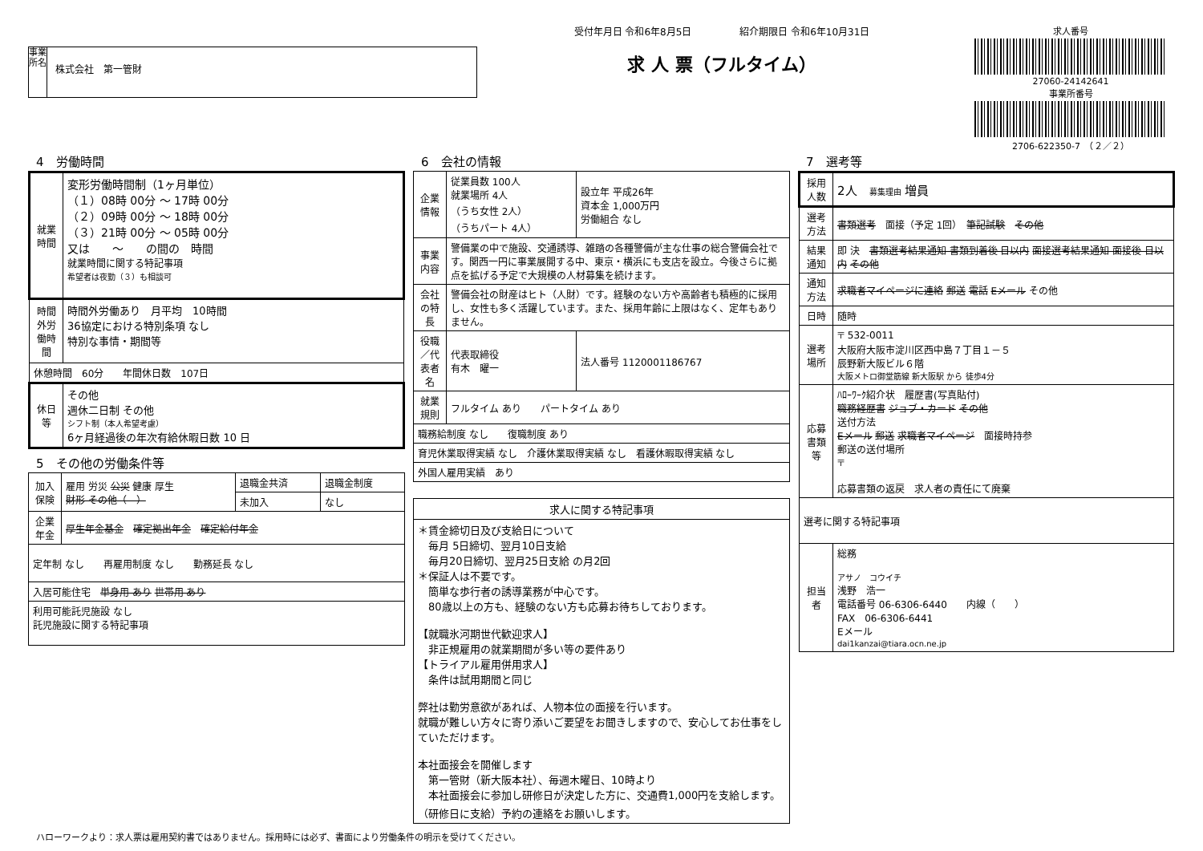事業所名
株式会社　第一管財
受付年月日 令和6年8月5日　　　　　紹介期限日 令和6年10月31日
求 人 票（フルタイム）
求人番号
27060-24142641
事業所番号
2706-622350-7　（２／２）
4　労働時間
| 就業時間 | 変形労働時間制（1ヶ月単位） （１）08時 00分 ～ 17時 00分 （２）09時 00分 ～ 18時 00分 （３）21時 00分 ～ 05時 00分 又は ～ の間の 時間 就業時間に関する特記事項 希望者は夜勤（３）も相談可 |
| 時間外労働時間 | 時間外労働あり 月平均 10時間 36協定における特別条項 なし 特別な事情・期間等 |
| 休憩時間 60分 年間休日数 107日 | |
| 休日等 | その他 週休二日制 その他 シフト制（本人希望考慮） 6ヶ月経過後の年次有給休暇日数 10 日 |
5　その他の労働条件等
| 加入保険 | 雇用 労災 公災 健康 厚生 財形 その他（ ） | 退職金共済 | 退職金制度 |
| | | 未加入 | なし |
| 企業年金 | 厚生年金基金 確定拠出年金 確定給付年金 | | |
| 定年制 なし 再雇用制度 なし 勤務延長 なし | | | |
| 入居可能住宅 単身用 あり 世帯用 あり | | | |
| 利用可能託児施設 なし 託児施設に関する特記事項 | | | |
6　会社の情報
| 企業情報 | 従業員数 100人 就業場所 4人 （うち女性 2人） （うちパート 4人） | 設立年 平成26年 資本金 1,000万円 労働組合 なし |
| 事業内容 | 警備業の中で施設、交通誘導、雑踏の各種警備が主な仕事の総合警備会社です。関西一円に事業展開する中、東京・横浜にも支店を設立。今後さらに拠点を拡げる予定で大規模の人材募集を続けます。 | |
| 会社の特長 | 警備会社の財産はヒト（人財）です。経験のない方や高齢者も積極的に採用し、女性も多く活躍しています。また、採用年齢に上限はなく、定年もありません。 | |
| 役職／代表者名 | 代表取締役 有木 曜一 | 法人番号 1120001186767 |
| 就業規則 | フルタイム あり パートタイム あり | |
| 職務給制度 なし 復職制度 あり | | |
| 育児休業取得実績 なし 介護休業取得実績 なし 看護休暇取得実績 なし | | |
| 外国人雇用実績 あり | | |
| 求人に関する特記事項 |
| ＊賃金締切日及び支給日について 毎月 5日締切、翌月10日支給 毎月20日締切、翌月25日支給 の月2回 ＊保証人は不要です。 簡単な歩行者の誘導業務が中心です。 80歳以上の方も、経験のない方も応募お待ちしております。 【就職氷河期世代歓迎求人】 非正規雇用の就業期間が多い等の要件あり 【トライアル雇用併用求人】 条件は試用期間と同じ 弊社は勤労意欲があれば、人物本位の面接を行います。 就職が難しい方々に寄り添いご要望をお聞きしますので、安心してお仕事をしていただけます。 本社面接会を開催します 第一管財（新大阪本社）、毎週木曜日、10時より 本社面接会に参加し研修日が決定した方に、交通費1,000円を支給します。（研修日に支給）予約の連絡をお願いします。 |
7　選考等
| 採用人数 | 2人 募集理由 増員 |
| 選考方法 | 書類選考 面接（予定 1回） 筆記試験 その他 |
| 結果通知 | 即 決 書類選考結果通知 書類到着後 日以内 面接選考結果通知 面接後 日以内 その他 |
| 通知方法 | 求職者マイページに連絡 郵送 電話 Eメール その他 |
| 日時 | 随時 |
| 選考場所 | 〒 532-0011 大阪府大阪市淀川区西中島７丁目１－５ 辰野新大阪ビル６階 大阪メトロ御堂筋線 新大阪駅 から 徒歩4分 |
| 応募書類等 | ﾊﾛｰﾜｰｸ紹介状 履歴書(写真貼付) 職務経歴書 ジョブ・カード その他 送付方法 Eメール 郵送 求職者マイページ 面接時持参 郵送の送付場所 〒 応募書類の返戻 求人者の責任にて廃棄 |
| 選考に関する特記事項 | |
| 担当者 | 総務 アサノ コウイチ 浅野 浩一 電話番号 06-6306-6440 内線（ ） FAX 06-6306-6441 Eメール dai1kanzai@tiara.ocn.ne.jp |
ハローワークより：求人票は雇用契約書ではありません。採用時には必ず、書面により労働条件の明示を受けてください。